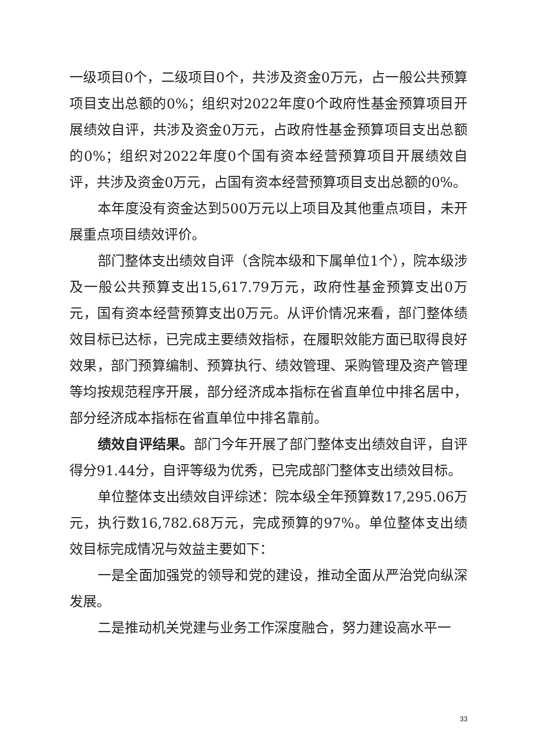一级项目0个，二级项目0个，共涉及资金0万元，占一般公共预算项目支出总额的0%；组织对2022年度0个政府性基金预算项目开展绩效自评，共涉及资金0万元，占政府性基金预算项目支出总额的0%；组织对2022年度0个国有资本经营预算项目开展绩效自评，共涉及资金0万元，占国有资本经营预算项目支出总额的0%。
本年度没有资金达到500万元以上项目及其他重点项目，未开展重点项目绩效评价。
部门整体支出绩效自评（含院本级和下属单位1个），院本级涉及一般公共预算支出15,617.79万元，政府性基金预算支出0万元，国有资本经营预算支出0万元。从评价情况来看，部门整体绩效目标已达标，已完成主要绩效指标，在履职效能方面已取得良好效果，部门预算编制、预算执行、绩效管理、采购管理及资产管理等均按规范程序开展，部分经济成本指标在省直单位中排名居中，部分经济成本指标在省直单位中排名靠前。
绩效自评结果。部门今年开展了部门整体支出绩效自评，自评得分91.44分，自评等级为优秀，已完成部门整体支出绩效目标。
单位整体支出绩效自评综述：院本级全年预算数17,295.06万元，执行数16,782.68万元，完成预算的97%。单位整体支出绩效目标完成情况与效益主要如下：
一是全面加强党的领导和党的建设，推动全面从严治党向纵深发展。
二是推动机关党建与业务工作深度融合，努力建设高水平一
33